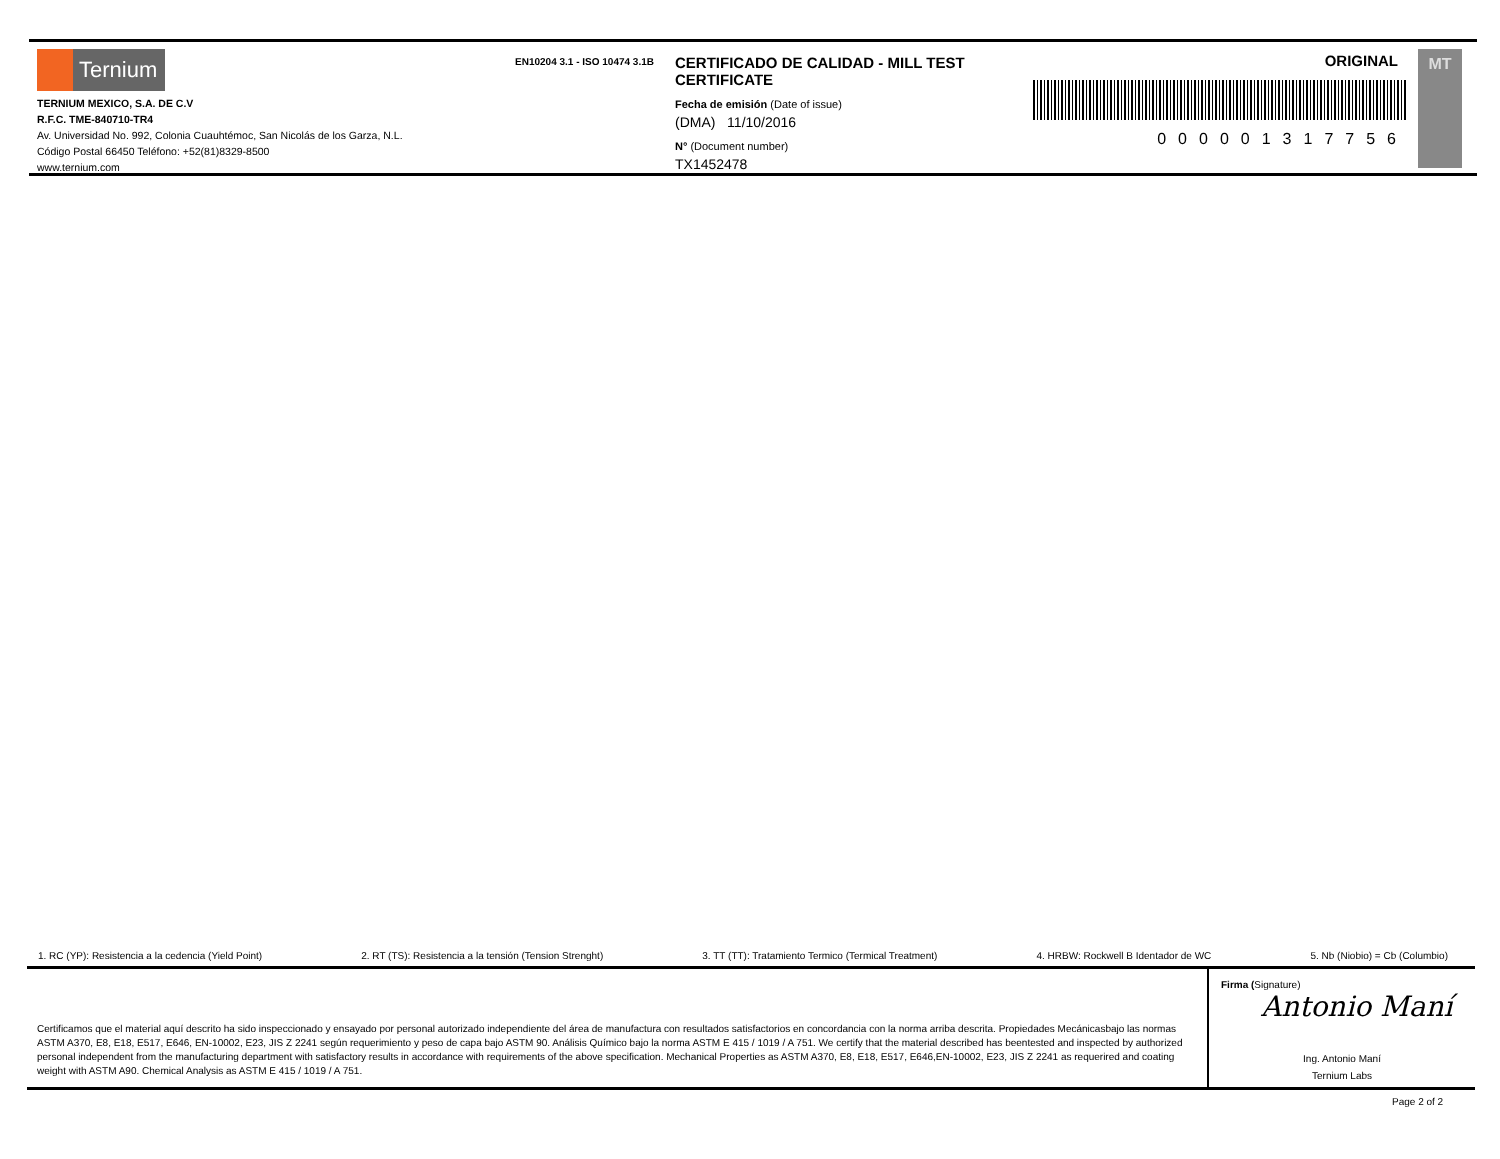Ternium
TERNIUM MEXICO, S.A. DE C.V
R.F.C. TME-840710-TR4
Av. Universidad No. 992, Colonia Cuauhtémoc, San Nicolás de los Garza, N.L.
Código Postal 66450 Teléfono: +52(81)8329-8500
www.ternium.com
EN10204 3.1 - ISO 10474 3.1B
CERTIFICADO DE CALIDAD - MILL TEST CERTIFICATE
Fecha de emisión (Date of issue)
(DMA) 11/10/2016
N° (Document number)
TX1452478
ORIGINAL
000001317756
MT
1. RC (YP): Resistencia a la cedencia (Yield Point) 2. RT (TS): Resistencia a la tensión (Tension Strenght) 3. TT (TT): Tratamiento Termico (Termical Treatment) 4. HRBW: Rockwell B Identador de WC 5. Nb (Niobio) = Cb (Columbio)
Certificamos que el material aquí descrito ha sido inspeccionado y ensayado por personal autorizado independiente del área de manufactura con resultados satisfactorios en concordancia con la norma arriba descrita. Propiedades Mecánicasbajo las normas ASTM A370, E8, E18, E517, E646, EN-10002, E23, JIS Z 2241 según requerimiento y peso de capa bajo ASTM 90. Análisis Químico bajo la norma ASTM E 415 / 1019 / A 751. We certify that the material described has beentested and inspected by authorized personal independent from the manufacturing department with satisfactory results in accordance with requirements of the above specification. Mechanical Properties as ASTM A370, E8, E18, E517, E646,EN-10002, E23, JIS Z 2241 as requerired and coating weight with ASTM A90. Chemical Analysis as ASTM E 415 / 1019 / A 751.
Firma (Signature)
Antonio Maní
Ing. Antonio Maní
Ternium Labs
Page 2 of 2